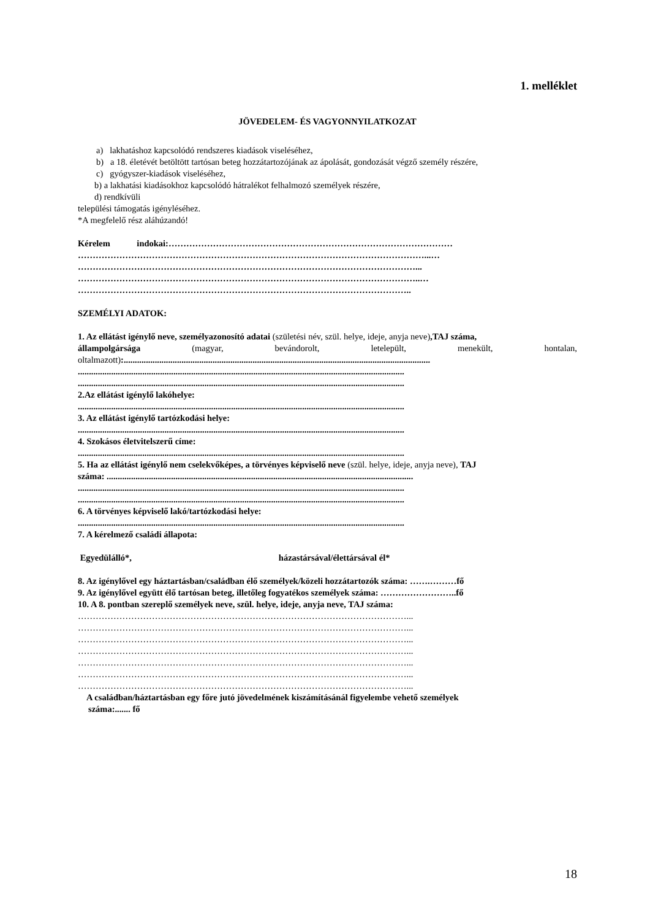1. melléklet
JÖVEDELEM- ÉS VAGYONNYILATKOZAT
a) lakhatáshoz kapcsolódó rendszeres kiadások viseléséhez,
b) a 18. életévét betöltött tartósan beteg hozzátartozójának az ápolását, gondozását végző személy részére,
c) gyógyszer-kiadások viseléséhez,
b) a lakhatási kiadásokhoz kapcsolódó hátralékot felhalmozó személyek részére,
d) rendkívüli
települési támogatás igényléséhez.
*A megfelelő rész aláhúzandó!
Kérelem indokai:……………………………………………………………………………………
………………………………………………………………………………………………………...…
……………………………………………………………………………………………………...
……………………………………………………………………………………………………..…
…………………………………………………………………………………………………..
SZEMÉLYI ADATOK:
1. Az ellátást igénylő neve, személyazonosító adatai (születési név, szül. helye, ideje, anyja neve),TAJ száma,
állampolgársága (magyar, bevándorolt, letelepült, menekült, hontalan,
oltalmazott):..........................................................................................................................................
...................................................................................................................................................
...................................................................................................................................................
2.Az ellátást igénylő lakóhelye:
...................................................................................................................................................
3. Az ellátást igénylő tartózkodási helye:
...................................................................................................................................................
4. Szokásos életvitelszerű címe:
...................................................................................................................................................
5. Ha az ellátást igénylő nem cselekvőképes, a törvényes képviselő neve (szül. helye, ideje, anyja neve), TAJ
száma: ..........................................................................................................................................
...................................................................................................................................................
...................................................................................................................................................
6. A törvényes képviselő lakó/tartózkodási helye:
...................................................................................................................................................
7. A kérelmező családi állapota:
Egyedülálló*, házastársával/élettársával él*
8. Az igénylővel egy háztartásban/családban élő személyek/közeli hozzátartozók száma: …….………fő
9. Az igénylővel együtt élő tartósan beteg, illetőleg fogyatékos személyek száma: ……………………..fő
10. A 8. pontban szereplő személyek neve, szül. helye, ideje, anyja neve, TAJ száma:
…………………………………………………………………………………………………...
…………………………………………………………………………………………………...
…………………………………………………………………………………………………...
…………………………………………………………………………………………………...
…………………………………………………………………………………………………...
…………………………………………………………………………………………………...
…………………………………………………………………………………………………...
A családban/háztartásban egy főre jutó jövedelmének kiszámításánál figyelembe vehető személyek
száma:....... fő
18